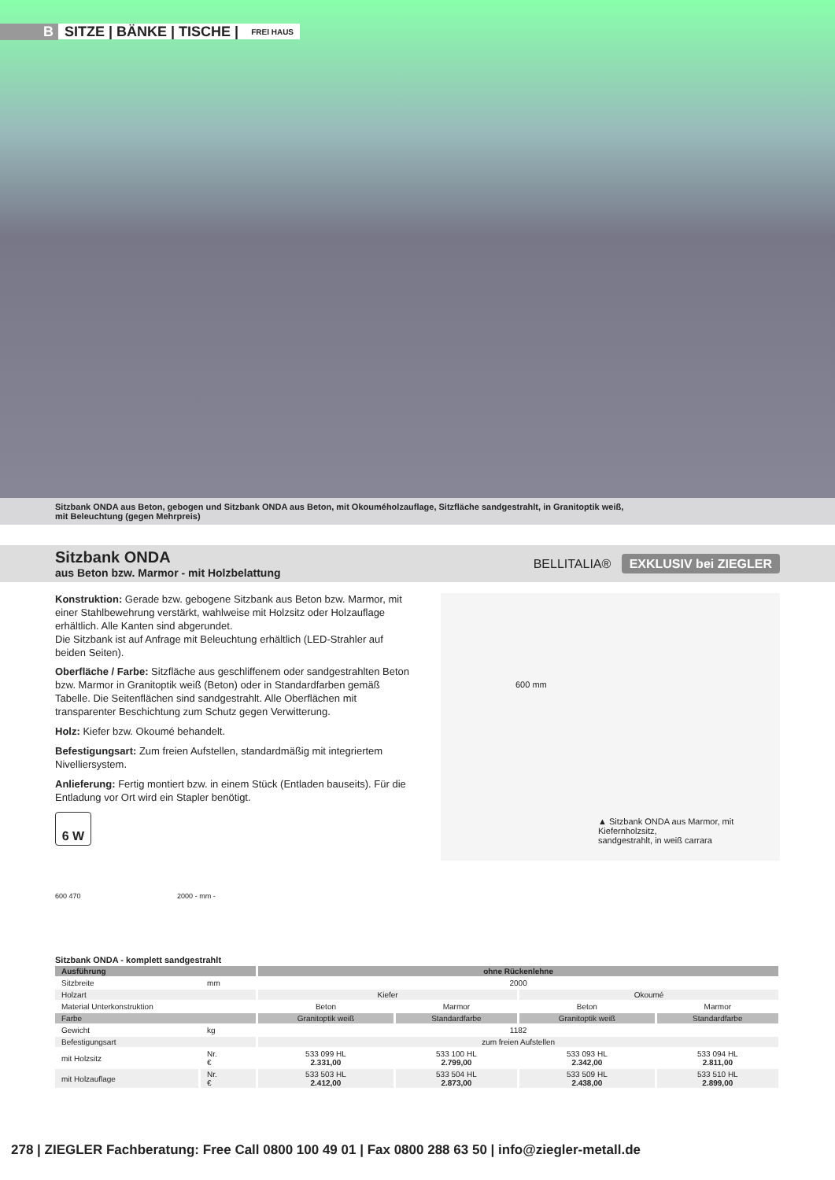B SITZE | BÄNKE | TISCHE | FREI HAUS
Sitzbank ONDA aus Beton, gebogen und Sitzbank ONDA aus Beton, mit Okouméholzauflage, Sitzfläche sandgestrahlt, in Granitoptik weiß,
mit Beleuchtung (gegen Mehrpreis)
Sitzbank ONDA
aus Beton bzw. Marmor - mit Holzbelattung
BELLITALIA® EXKLUSIV bei ZIEGLER
Konstruktion: Gerade bzw. gebogene Sitzbank aus Beton bzw. Marmor, mit einer Stahlbewehrung verstärkt, wahlweise mit Holzsitz oder Holzauflage erhältlich. Alle Kanten sind abgerundet.
Die Sitzbank ist auf Anfrage mit Beleuchtung erhältlich (LED-Strahler auf beiden Seiten).
Oberfläche / Farbe: Sitzfläche aus geschliffenem oder sandgestrahlten Beton bzw. Marmor in Granitoptik weiß (Beton) oder in Standardfarben gemäß Tabelle. Die Seitenflächen sind sandgestrahlt. Alle Oberflächen mit transparenter Beschichtung zum Schutz gegen Verwitterung.
Holz: Kiefer bzw. Okoumé behandelt.
Befestigungsart: Zum freien Aufstellen, standardmäßig mit integriertem Nivelliersystem.
Anlieferung: Fertig montiert bzw. in einem Stück (Entladen bauseits). Für die Entladung vor Ort wird ein Stapler benötigt.
6 W
600 mm
▲ Sitzbank ONDA aus Marmor, mit Kiefernholzsitz,
sandgestrahlt, in weiß carrara
600 470 2000 - mm -
Sitzbank ONDA - komplett sandgestrahlt
| Ausführung | | ohne Rückenlehne | | | |
| --- | --- | --- | --- | --- | --- |
| Sitzbreite | mm | 2000 | | | |
| Holzart | | Kiefer | | Okoumé | |
| Material Unterkonstruktion | | Beton | Marmor | Beton | Marmor |
| Farbe | | Granitoptik weiß | Standardfarbe | Granitoptik weiß | Standardfarbe |
| Gewicht | kg | 1182 | | | |
| Befestigungsart | | zum freien Aufstellen | | | |
| mit Holzsitz | Nr. € | 533 099 HL 2.331,00 | 533 100 HL 2.799,00 | 533 093 HL 2.342,00 | 533 094 HL 2.811,00 |
| mit Holzauflage | Nr. € | 533 503 HL 2.412,00 | 533 504 HL 2.873,00 | 533 509 HL 2.438,00 | 533 510 HL 2.899,00 |
278 | ZIEGLER Fachberatung: Free Call 0800 100 49 01 | Fax 0800 288 63 50 | info@ziegler-metall.de